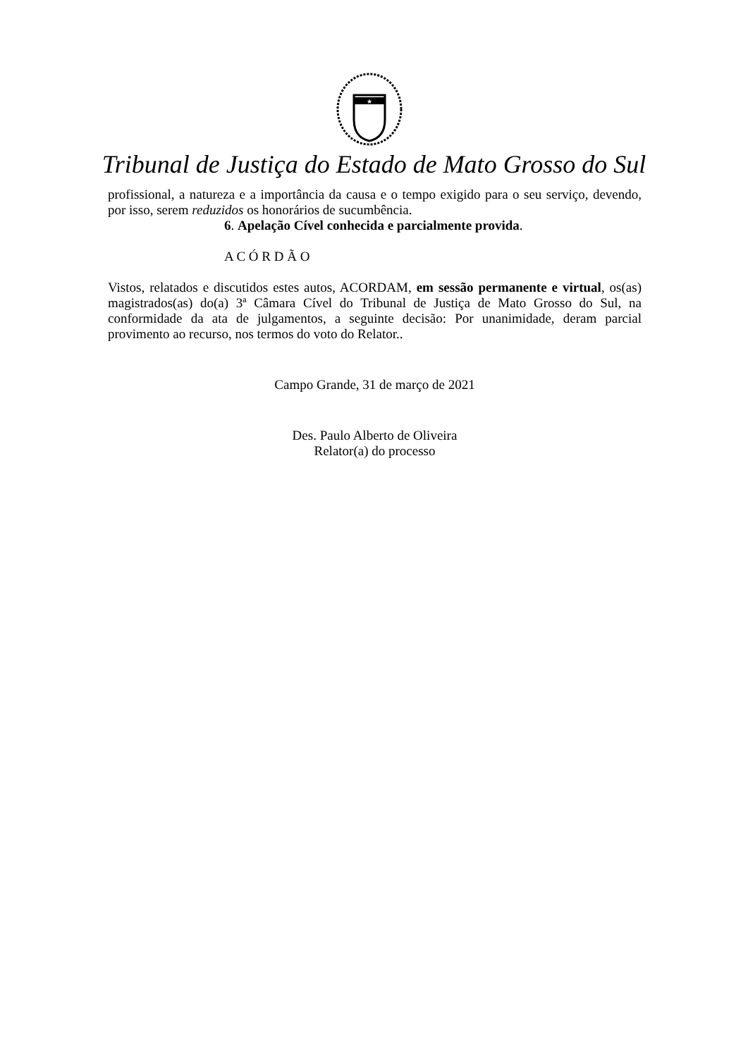★
Tribunal de Justiça do Estado de Mato Grosso do Sul
profissional, a natureza e a importância da causa e o tempo exigido para o seu serviço, devendo, por isso, serem reduzidos os honorários de sucumbência.
6. Apelação Cível conhecida e parcialmente provida.
A C Ó R D Ã O
Vistos, relatados e discutidos estes autos, ACORDAM, em sessão permanente e virtual, os(as) magistrados(as) do(a) 3ª Câmara Cível do Tribunal de Justiça de Mato Grosso do Sul, na conformidade da ata de julgamentos, a seguinte decisão: Por unanimidade, deram parcial provimento ao recurso, nos termos do voto do Relator..
Campo Grande, 31 de março de 2021
Des. Paulo Alberto de Oliveira
Relator(a) do processo